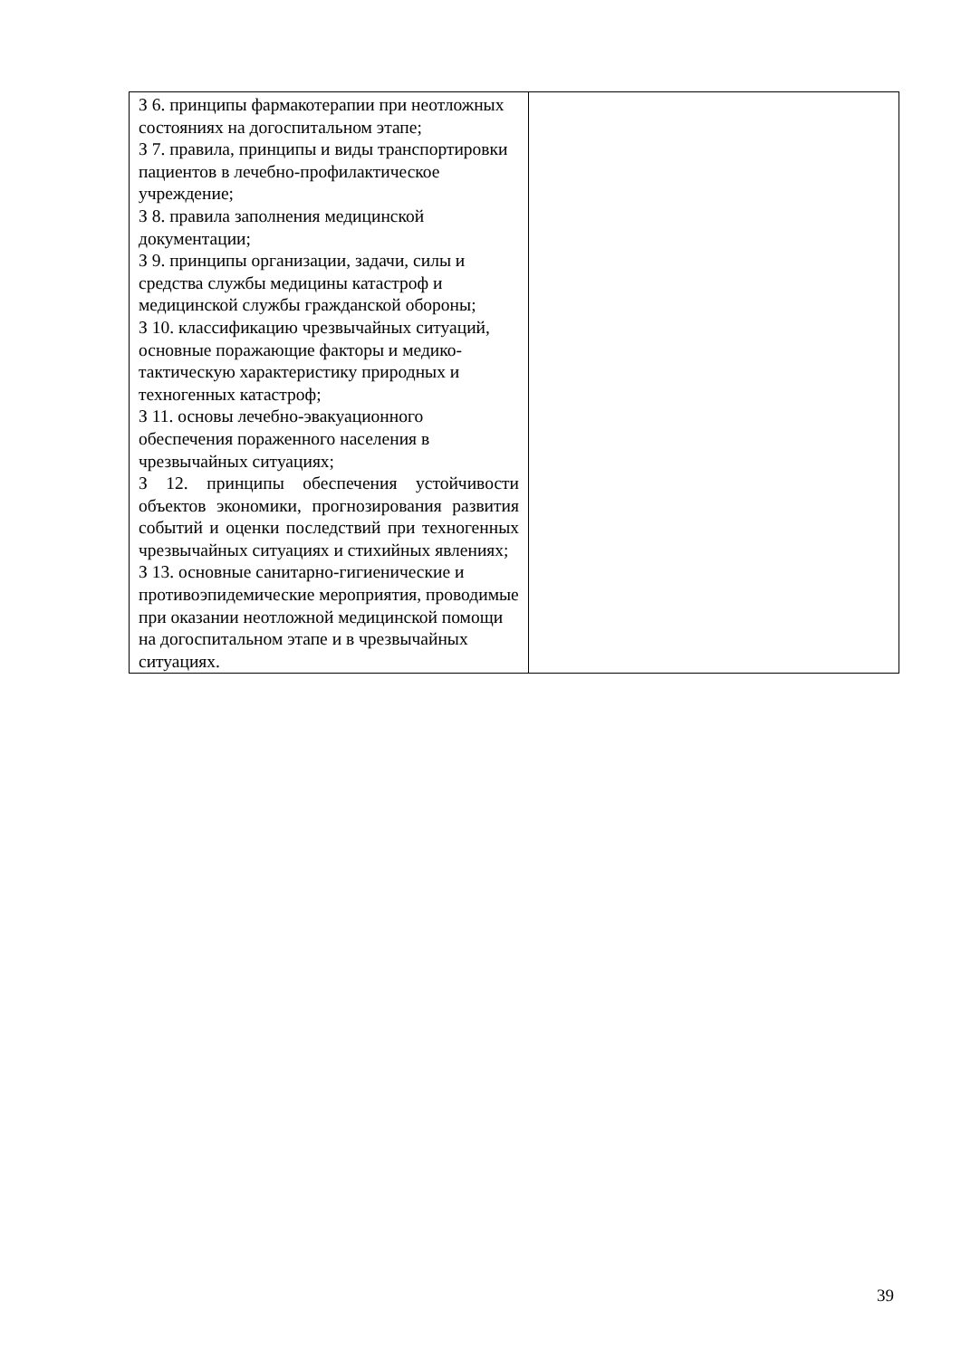| З 6. принципы фармакотерапии при неотложных состояниях на догоспитальном этапе; З 7. правила, принципы и виды транспортировки пациентов в лечебно-профилактическое учреждение; З 8. правила заполнения медицинской документации; З 9. принципы организации, задачи, силы и средства службы медицины катастроф и медицинской службы гражданской обороны; З 10. классификацию чрезвычайных ситуаций, основные поражающие факторы и медико-тактическую характеристику природных и техногенных катастроф; З 11. основы лечебно-эвакуационного обеспечения пораженного населения в чрезвычайных ситуациях; З 12. принципы обеспечения устойчивости объектов экономики, прогнозирования развития событий и оценки последствий при техногенных чрезвычайных ситуациях и стихийных явлениях; З 13. основные санитарно-гигиенические и противоэпидемические мероприятия, проводимые при оказании неотложной медицинской помощи на догоспитальном этапе и в чрезвычайных ситуациях. | |
39